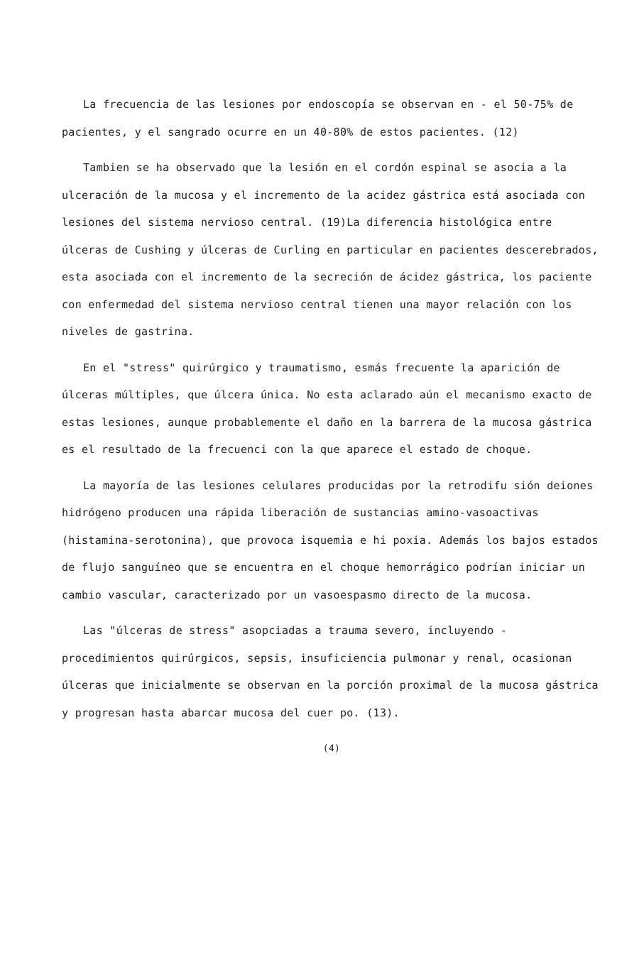La frecuencia de las lesiones por endoscopía se observan en - el 50-75% de pacientes, y el sangrado ocurre en un 40-80% de estos pacientes. (12)
Tambien se ha observado que la lesión en el cordón espinal se asocia a la ulceración de la mucosa y el incremento de la acidez gástrica está asociada con lesiones del sistema nervioso central. (19)La diferencia histológica entre úlceras de Cushing y úlceras de Curling en particular en pacientes descerebrados, esta asociada con el incremento de la secreción de ácidez gástrica, los paciente con enfermedad del sistema nervioso central tienen una mayor relación con los niveles de gastrina.
En el "stress" quirúrgico y traumatismo, esmás frecuente la aparición de úlceras múltiples, que úlcera única. No esta aclarado aún el mecanismo exacto de estas lesiones, aunque probablemente el daño en la barrera de la mucosa gástrica es el resultado de la frecuenci con la que aparece el estado de choque.
La mayoría de las lesiones celulares producidas por la retrodifu sión deiones hidrógeno producen una rápida liberación de sustancias amino-vasoactivas (histamina-serotonina), que provoca isquemia e hi poxia. Además los bajos estados de flujo sanguíneo que se encuentra en el choque hemorrágico podrían iniciar un cambio vascular, caracterizado por un vasoespasmo directo de la mucosa.
Las "úlceras de stress" asopciadas a trauma severo, incluyendo - procedimientos quirúrgicos, sepsis, insuficiencia pulmonar y renal, ocasionan úlceras que inicialmente se observan en la porción proximal de la mucosa gástrica y progresan hasta abarcar mucosa del cuer po. (13).
(4)